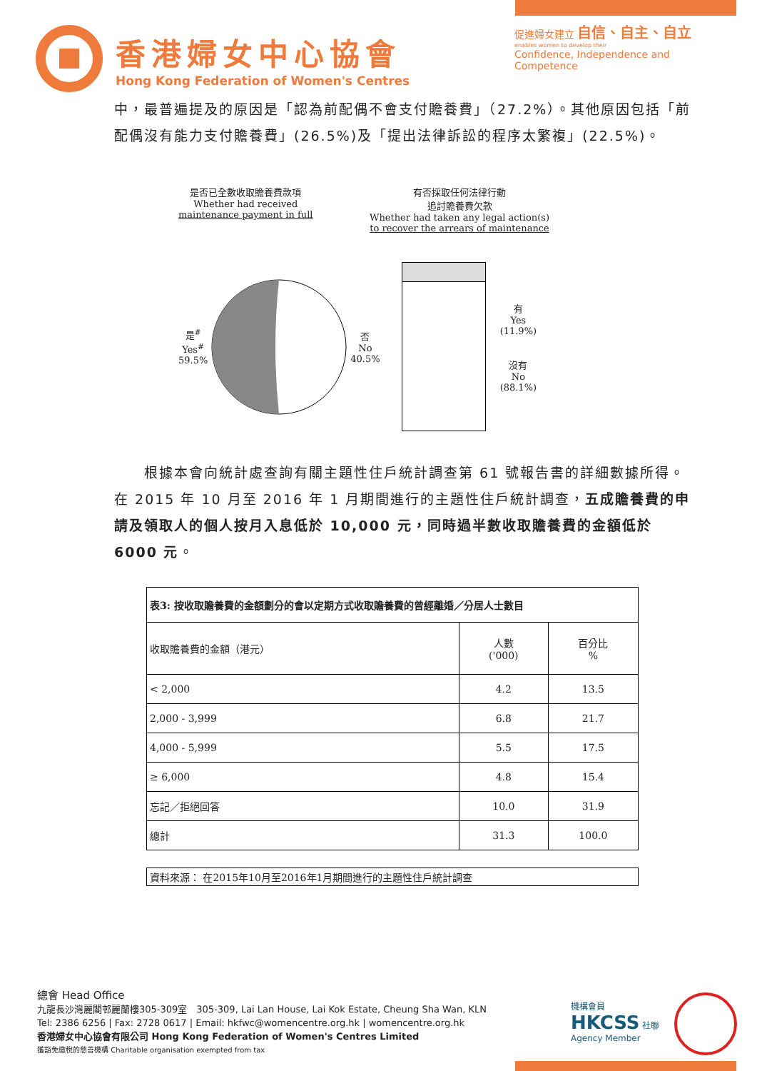香港婦女中心協會
Hong Kong Federation of Women's Centres
促進婦女建立 自信、自主、自立
enables women to develop their
Confidence, Independence and Competence
中，最普遍提及的原因是「認為前配偶不會支付贍養費」（27.2%）。其他原因包括「前配偶沒有能力支付贍養費」(26.5%)及「提出法律訴訟的程序太繁複」(22.5%)。
是否已全數收取贍養費款項
Whether had received
maintenance payment in full
有否採取任何法律行動
追討贍養費欠款
Whether had taken any legal action(s)
to recover the arrears of maintenance
是<sup>#</sup>
Yes<sup>#</sup>
59.5%
否
No
40.5%
有
Yes
(11.9%)
沒有
No
(88.1%)
　　根據本會向統計處查詢有關主題性住戶統計調查第 61 號報告書的詳細數據所得。在 2015 年 10 月至 2016 年 1 月期間進行的主題性住戶統計調查，五成贍養費的申請及領取人的個人按月入息低於 10,000 元，同時過半數收取贍養費的金額低於 6000 元。
| 表3: 按收取贍養費的金額劃分的會以定期方式收取贍養費的曾經離婚／分居人士數目 | | |
| --- | --- | --- |
| 收取贍養費的金額（港元） | 人數 ('000) | 百分比 % |
| < 2,000 | 4.2 | 13.5 |
| 2,000 - 3,999 | 6.8 | 21.7 |
| 4,000 - 5,999 | 5.5 | 17.5 |
| ≥ 6,000 | 4.8 | 15.4 |
| 忘記／拒絕回答 | 10.0 | 31.9 |
| 總計 | 31.3 | 100.0 |
| 資料來源： 在2015年10月至2016年1月期間進行的主題性住戶統計調查 | | |
總會 Head Office
九龍長沙灣麗閣邨麗蘭樓305-309室　305-309, Lai Lan House, Lai Kok Estate, Cheung Sha Wan, KLN
Tel: 2386 6256 | Fax: 2728 0617 | Email: hkfwc@womencentre.org.hk | womencentre.org.hk
香港婦女中心協會有限公司 Hong Kong Federation of Women's Centres Limited
獲豁免繳稅的慈善機構 Charitable organisation exempted from tax
機構會員
HKCSS 社聯
Agency Member